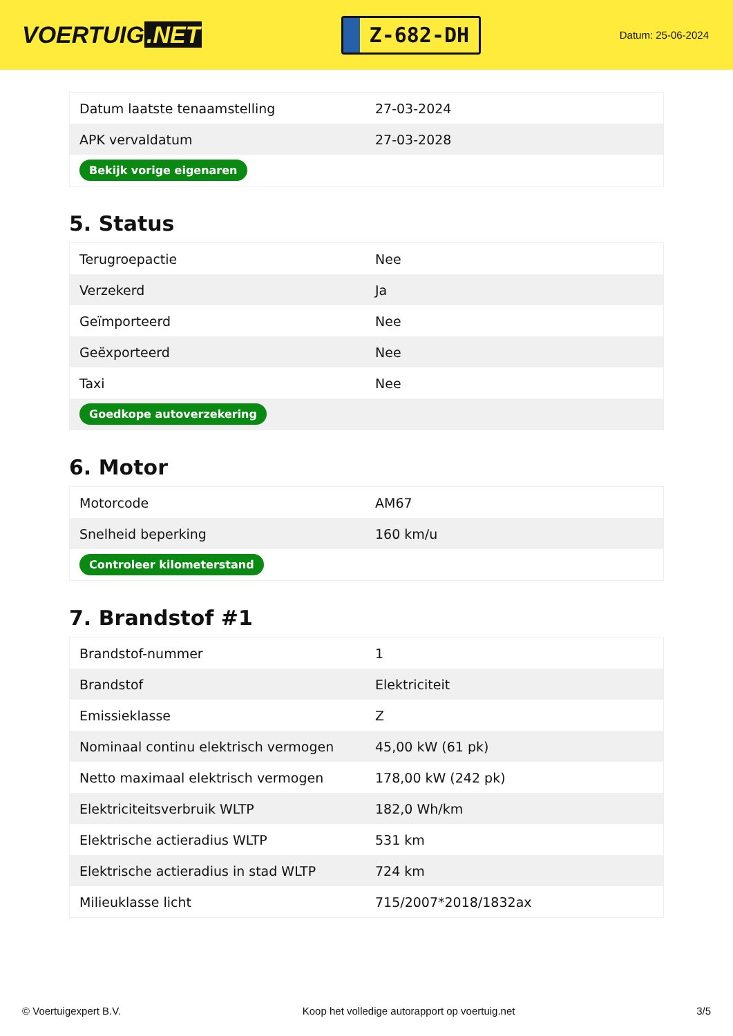VOERTUIG.NET
Z-682-DH
Datum: 25-06-2024
| Datum laatste tenaamstelling | 27-03-2024 |
| APK vervaldatum | 27-03-2028 |
| Bekijk vorige eigenaren | |
5. Status
| Terugroepactie | Nee |
| Verzekerd | Ja |
| Geïmporteerd | Nee |
| Geëxporteerd | Nee |
| Taxi | Nee |
| Goedkope autoverzekering | |
6. Motor
| Motorcode | AM67 |
| Snelheid beperking | 160 km/u |
| Controleer kilometerstand | |
7. Brandstof #1
| Brandstof-nummer | 1 |
| Brandstof | Elektriciteit |
| Emissieklasse | Z |
| Nominaal continu elektrisch vermogen | 45,00 kW (61 pk) |
| Netto maximaal elektrisch vermogen | 178,00 kW (242 pk) |
| Elektriciteitsverbruik WLTP | 182,0 Wh/km |
| Elektrische actieradius WLTP | 531 km |
| Elektrische actieradius in stad WLTP | 724 km |
| Milieuklasse licht | 715/2007*2018/1832ax |
© Voertuigexpert B.V. Koop het volledige autorapport op voertuig.net 3/5